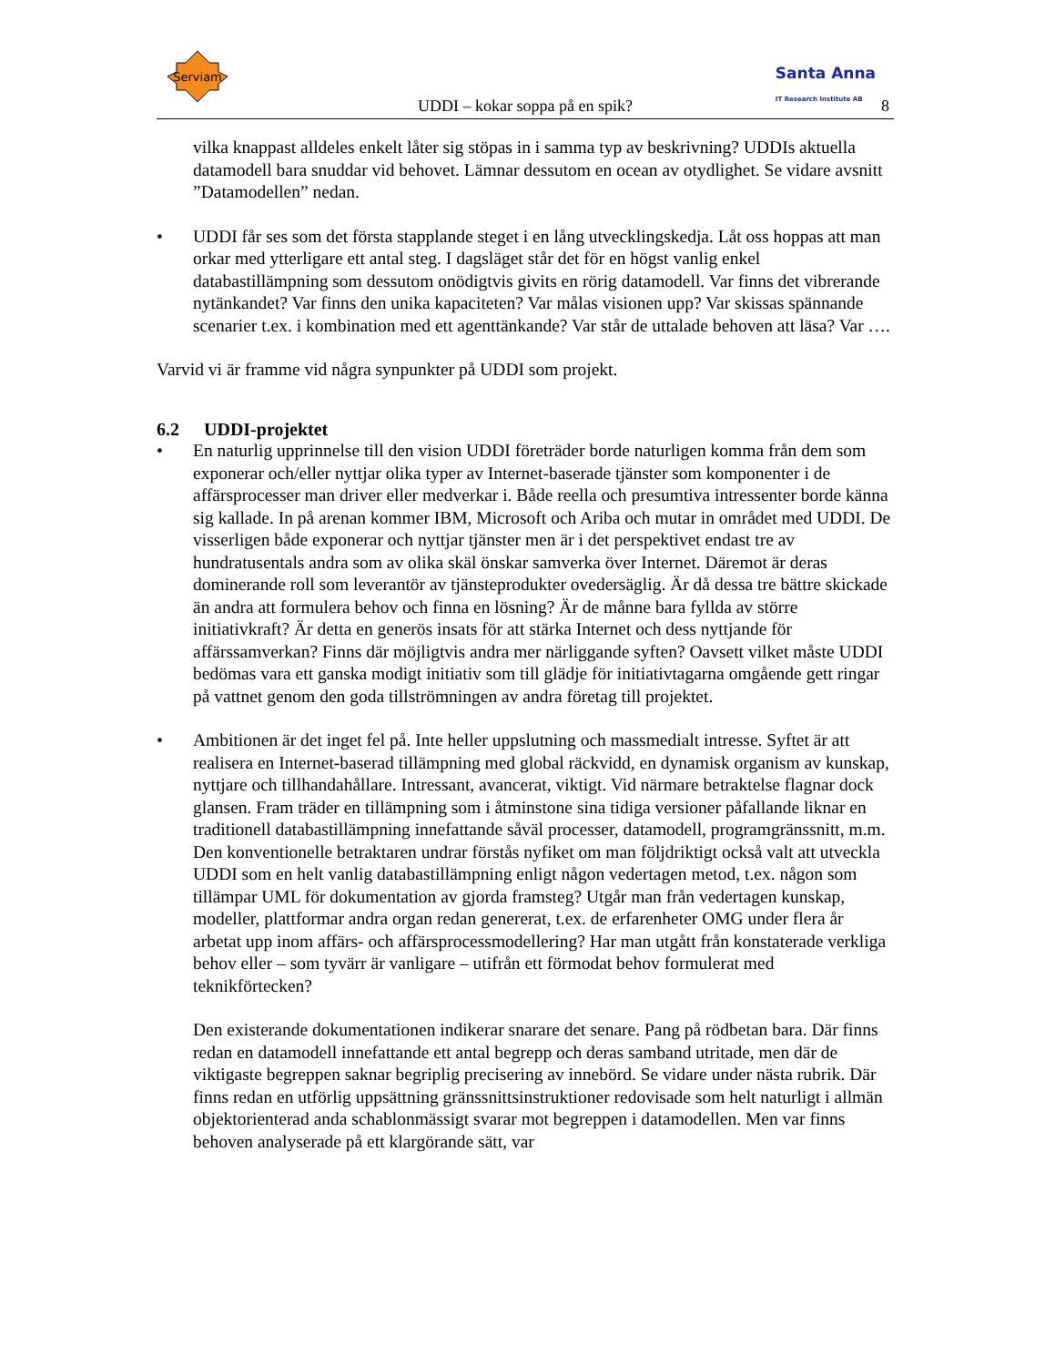Serviam
Santa Anna
IT Research Institute AB
UDDI – kokar soppa på en spik? 8
vilka knappast alldeles enkelt låter sig stöpas in i samma typ av beskrivning? UDDIs aktuella datamodell bara snuddar vid behovet. Lämnar dessutom en ocean av otydlighet. Se vidare avsnitt ”Datamodellen” nedan.
• UDDI får ses som det första stapplande steget i en lång utvecklingskedja. Låt oss hoppas att man orkar med ytterligare ett antal steg. I dagsläget står det för en högst vanlig enkel databastillämpning som dessutom onödigtvis givits en rörig datamodell. Var finns det vibrerande nytänkandet? Var finns den unika kapaciteten? Var målas visionen upp? Var skissas spännande scenarier t.ex. i kombination med ett agenttänkande? Var står de uttalade behoven att läsa? Var ….
Varvid vi är framme vid några synpunkter på UDDI som projekt.
6.2 UDDI-projektet
• En naturlig upprinnelse till den vision UDDI företräder borde naturligen komma från dem som exponerar och/eller nyttjar olika typer av Internet-baserade tjänster som komponenter i de affärsprocesser man driver eller medverkar i. Både reella och presumtiva intressenter borde känna sig kallade. In på arenan kommer IBM, Microsoft och Ariba och mutar in området med UDDI. De visserligen både exponerar och nyttjar tjänster men är i det perspektivet endast tre av hundratusentals andra som av olika skäl önskar samverka över Internet. Däremot är deras dominerande roll som leverantör av tjänsteprodukter ovedersäglig. Är då dessa tre bättre skickade än andra att formulera behov och finna en lösning? Är de månne bara fyllda av större initiativkraft? Är detta en generös insats för att stärka Internet och dess nyttjande för affärssamverkan? Finns där möjligtvis andra mer närliggande syften? Oavsett vilket måste UDDI bedömas vara ett ganska modigt initiativ som till glädje för initiativtagarna omgående gett ringar på vattnet genom den goda tillströmningen av andra företag till projektet.
• Ambitionen är det inget fel på. Inte heller uppslutning och massmedialt intresse. Syftet är att realisera en Internet-baserad tillämpning med global räckvidd, en dynamisk organism av kunskap, nyttjare och tillhandahållare. Intressant, avancerat, viktigt. Vid närmare betraktelse flagnar dock glansen. Fram träder en tillämpning som i åtminstone sina tidiga versioner påfallande liknar en traditionell databastillämpning innefattande såväl processer, datamodell, programgränssnitt, m.m. Den konventionelle betraktaren undrar förstås nyfiket om man följdriktigt också valt att utveckla UDDI som en helt vanlig databastillämpning enligt någon vedertagen metod, t.ex. någon som tillämpar UML för dokumentation av gjorda framsteg? Utgår man från vedertagen kunskap, modeller, plattformar andra organ redan genererat, t.ex. de erfarenheter OMG under flera år arbetat upp inom affärs- och affärsprocessmodellering? Har man utgått från konstaterade verkliga behov eller – som tyvärr är vanligare – utifrån ett förmodat behov formulerat med teknikförtecken?
Den existerande dokumentationen indikerar snarare det senare. Pang på rödbetan bara. Där finns redan en datamodell innefattande ett antal begrepp och deras samband utritade, men där de viktigaste begreppen saknar begriplig precisering av innebörd. Se vidare under nästa rubrik. Där finns redan en utförlig uppsättning gränssnittsinstruktioner redovisade som helt naturligt i allmän objektorienterad anda schablonmässigt svarar mot begreppen i datamodellen. Men var finns behoven analyserade på ett klargörande sätt, var